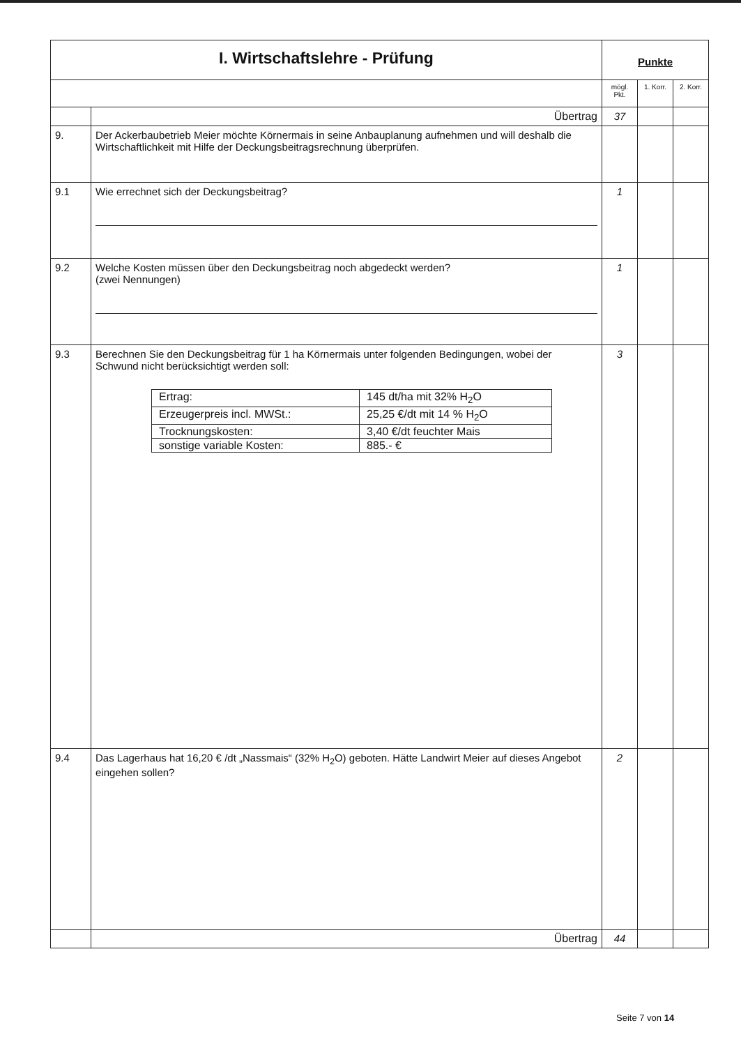| I. Wirtschaftslehre - Prüfung | | Punkte | | |
| | | mögl. Pkt. | 1. Korr. | 2. Korr. |
| | Übertrag | 37 | | |
| 9. | Der Ackerbaubetrieb Meier möchte Körnermais in seine Anbauplanung aufnehmen und will deshalb die Wirtschaftlichkeit mit Hilfe der Deckungsbeitragsrechnung überprüfen. | | | |
| 9.1 | Wie errechnet sich der Deckungsbeitrag? | 1 | | |
| 9.2 | Welche Kosten müssen über den Deckungsbeitrag noch abgedeckt werden? (zwei Nennungen) | 1 | | |
| 9.3 | Berechnen Sie den Deckungsbeitrag für 1 ha Körnermais unter folgenden Bedingungen, wobei der Schwund nicht berücksichtigt werden soll: / Ertrag: / 145 dt/ha mit 32% H<sub>2</sub>O / / Erzeugerpreis incl. MWSt.: / 25,25 €/dt mit 14 % H<sub>2</sub>O / / Trocknungskosten: / 3,40 €/dt feuchter Mais / / sonstige variable Kosten: / 885.- € / | 3 | | |
| 9.4 | Das Lagerhaus hat 16,20 € /dt „Nassmais“ (32% H<sub>2</sub>O) geboten. Hätte Landwirt Meier auf dieses Angebot eingehen sollen? | 2 | | |
| | Übertrag | 44 | | |
Seite 7 von 14